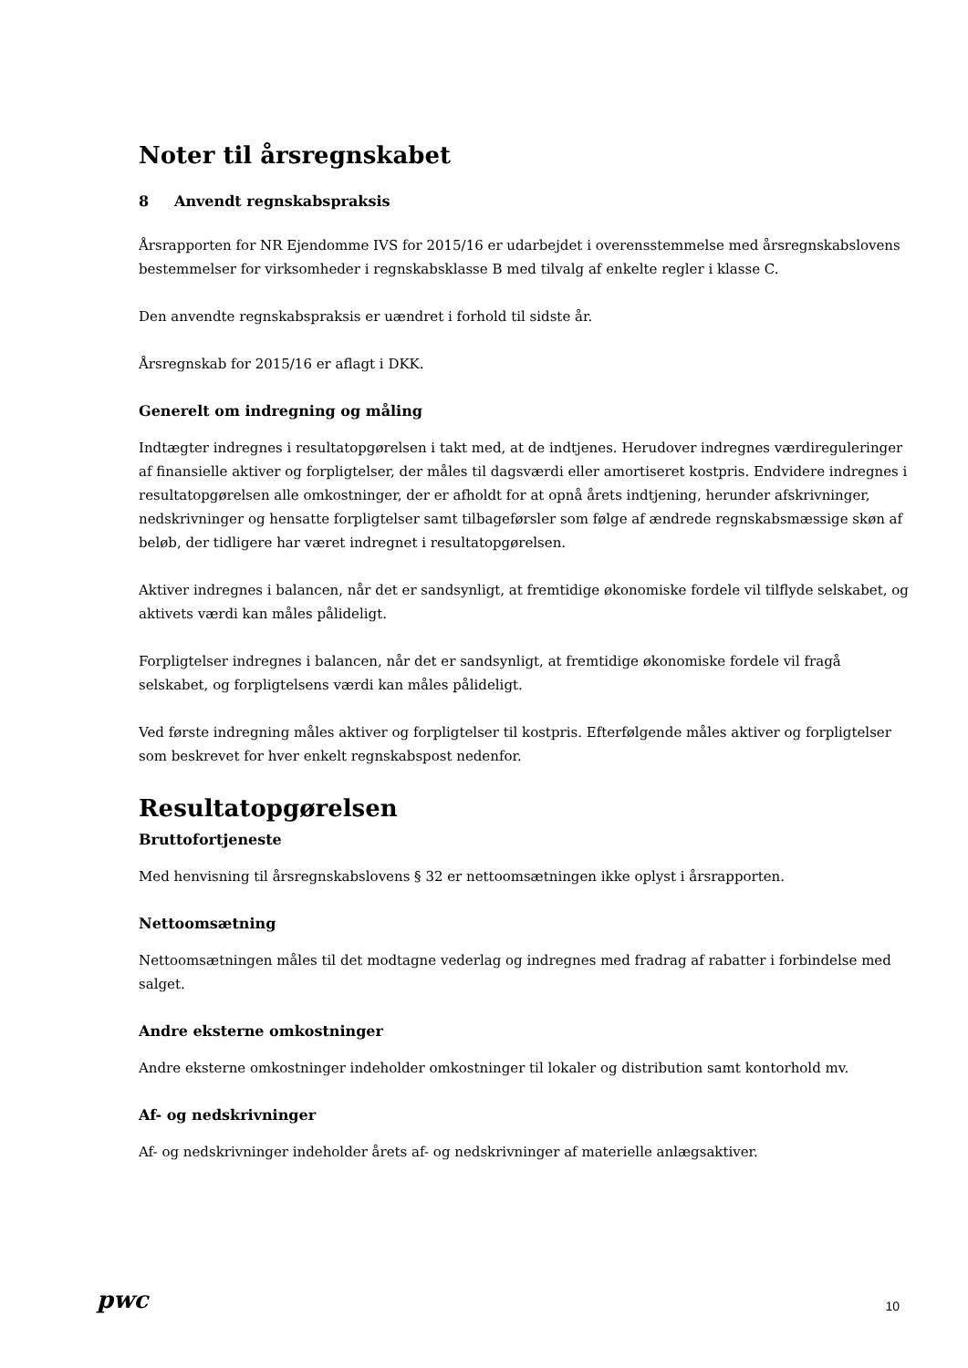Noter til årsregnskabet
8 Anvendt regnskabspraksis
Årsrapporten for NR Ejendomme IVS for 2015/16 er udarbejdet i overensstemmelse med årsregnskabslovens bestemmelser for virksomheder i regnskabsklasse B med tilvalg af enkelte regler i klasse C.
Den anvendte regnskabspraksis er uændret i forhold til sidste år.
Årsregnskab for 2015/16 er aflagt i DKK.
Generelt om indregning og måling
Indtægter indregnes i resultatopgørelsen i takt med, at de indtjenes. Herudover indregnes værdireguleringer af finansielle aktiver og forpligtelser, der måles til dagsværdi eller amortiseret kostpris. Endvidere indregnes i resultatopgørelsen alle omkostninger, der er afholdt for at opnå årets indtjening, herunder afskrivninger, nedskrivninger og hensatte forpligtelser samt tilbageførsler som følge af ændrede regnskabsmæssige skøn af beløb, der tidligere har været indregnet i resultatopgørelsen.
Aktiver indregnes i balancen, når det er sandsynligt, at fremtidige økonomiske fordele vil tilflyde selskabet, og aktivets værdi kan måles pålideligt.
Forpligtelser indregnes i balancen, når det er sandsynligt, at fremtidige økonomiske fordele vil fragå selskabet, og forpligtelsens værdi kan måles pålideligt.
Ved første indregning måles aktiver og forpligtelser til kostpris. Efterfølgende måles aktiver og forpligtelser som beskrevet for hver enkelt regnskabspost nedenfor.
Resultatopgørelsen
Bruttofortjeneste
Med henvisning til årsregnskabslovens § 32 er nettoomsætningen ikke oplyst i årsrapporten.
Nettoomsætning
Nettoomsætningen måles til det modtagne vederlag og indregnes med fradrag af rabatter i forbindelse med salget.
Andre eksterne omkostninger
Andre eksterne omkostninger indeholder omkostninger til lokaler og distribution samt kontorhold mv.
Af- og nedskrivninger
Af- og nedskrivninger indeholder årets af- og nedskrivninger af materielle anlægsaktiver.
pwc 10